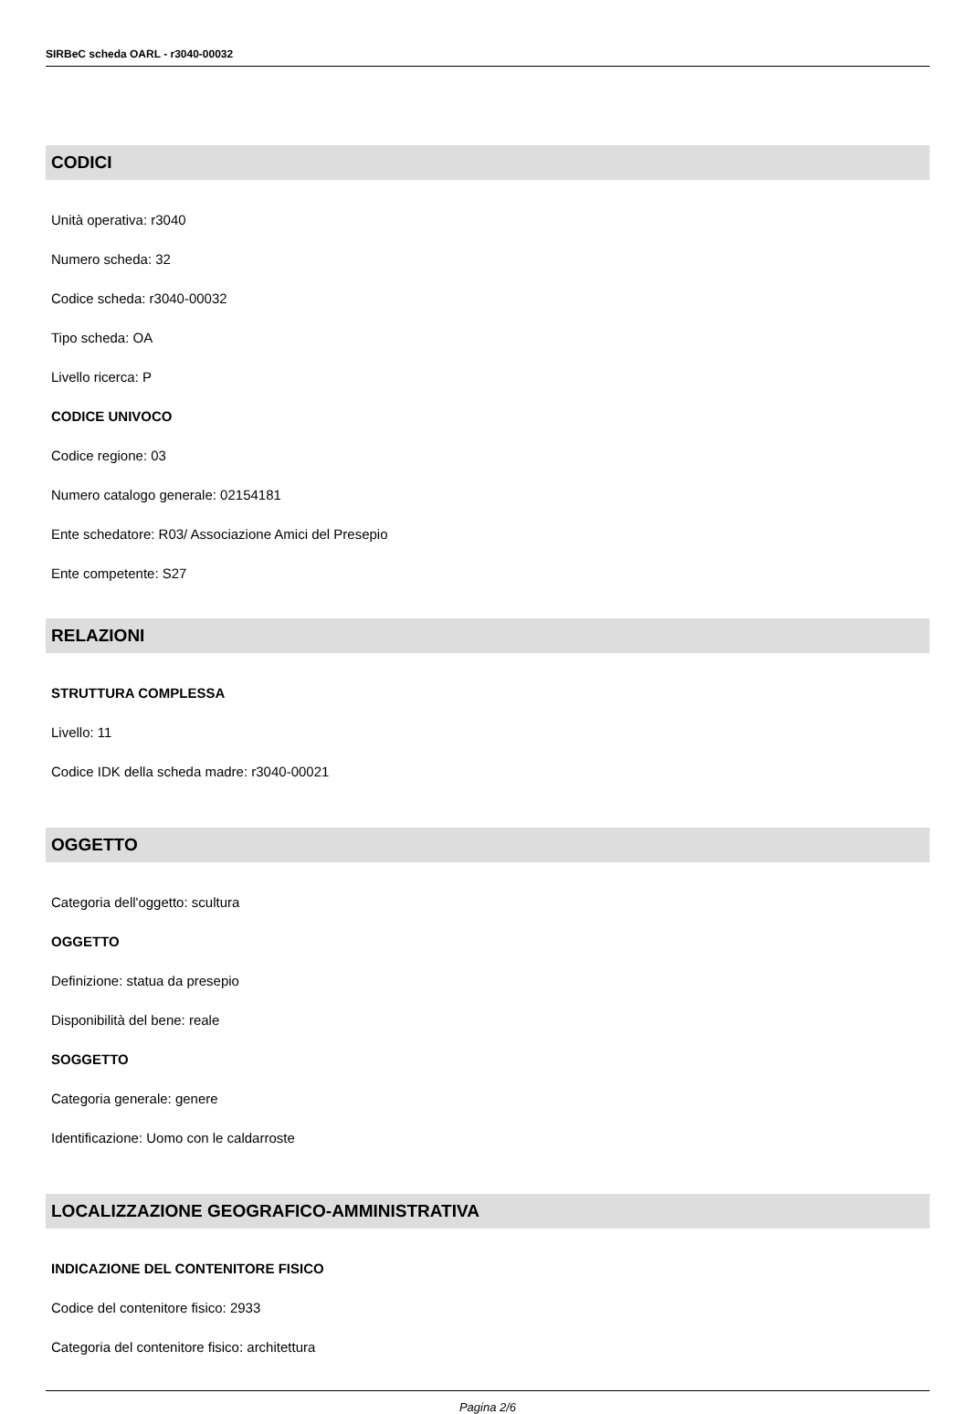SIRBeC scheda OARL - r3040-00032
CODICI
Unità operativa: r3040
Numero scheda: 32
Codice scheda: r3040-00032
Tipo scheda: OA
Livello ricerca: P
CODICE UNIVOCO
Codice regione: 03
Numero catalogo generale: 02154181
Ente schedatore: R03/ Associazione Amici del Presepio
Ente competente: S27
RELAZIONI
STRUTTURA COMPLESSA
Livello: 11
Codice IDK della scheda madre: r3040-00021
OGGETTO
Categoria dell'oggetto: scultura
OGGETTO
Definizione: statua da presepio
Disponibilità del bene: reale
SOGGETTO
Categoria generale: genere
Identificazione: Uomo con le caldarroste
LOCALIZZAZIONE GEOGRAFICO-AMMINISTRATIVA
INDICAZIONE DEL CONTENITORE FISICO
Codice del contenitore fisico: 2933
Categoria del contenitore fisico: architettura
Pagina 2/6